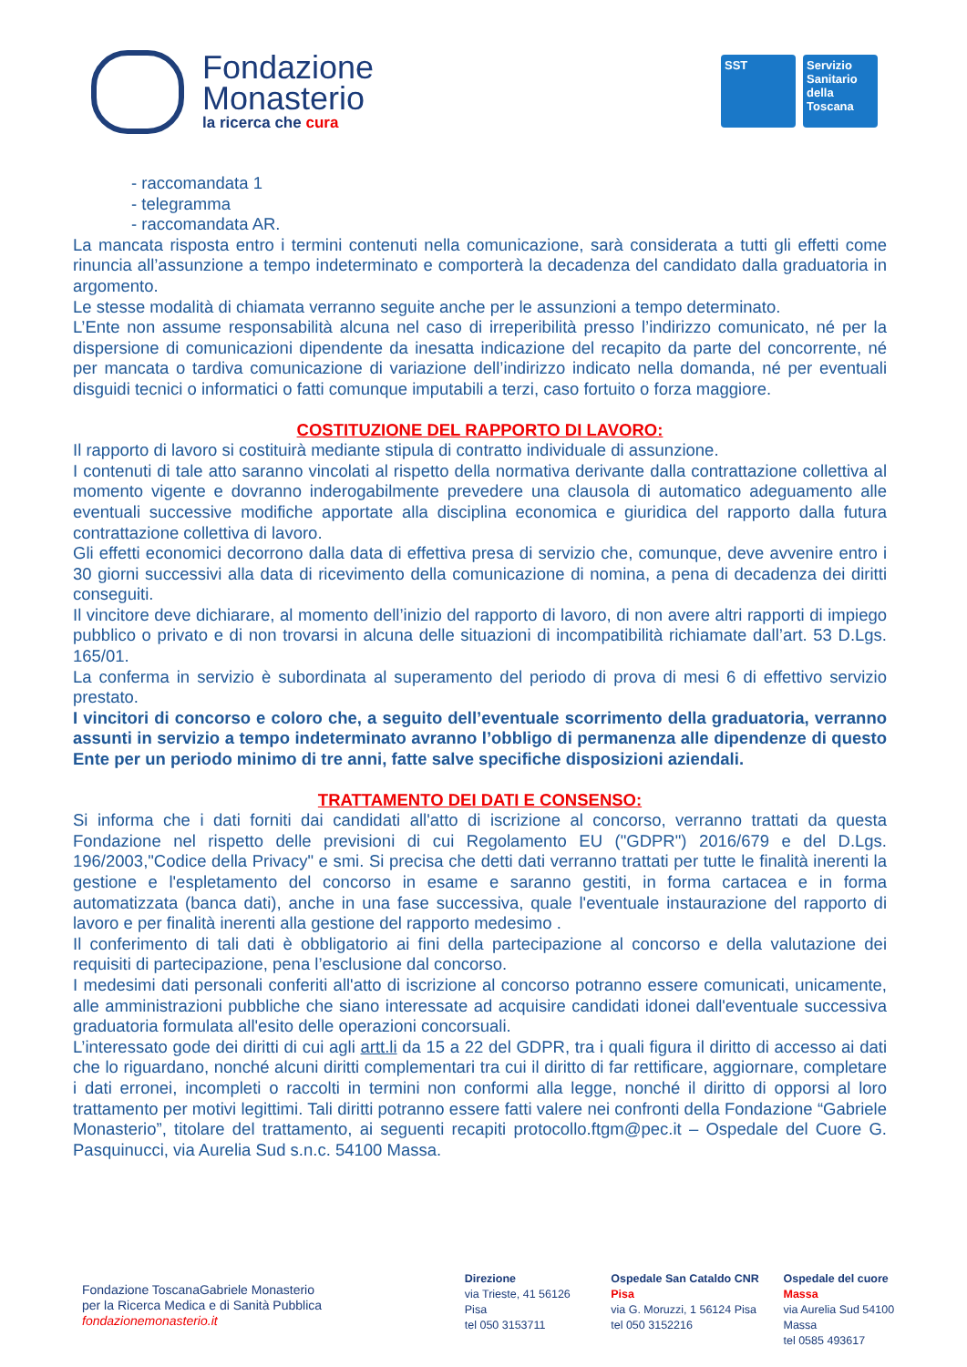Fondazione
Monasterio
la ricerca che cura
SST Servizio Sanitario della Toscana
- raccomandata 1
- telegramma
- raccomandata AR.
La mancata risposta entro i termini contenuti nella comunicazione, sarà considerata a tutti gli effetti come rinuncia all’assunzione a tempo indeterminato e comporterà la decadenza del candidato dalla graduatoria in argomento.
Le stesse modalità di chiamata verranno seguite anche per le assunzioni a tempo determinato.
L’Ente non assume responsabilità alcuna nel caso di irreperibilità presso l’indirizzo comunicato, né per la dispersione di comunicazioni dipendente da inesatta indicazione del recapito da parte del concorrente, né per mancata o tardiva comunicazione di variazione dell’indirizzo indicato nella domanda, né per eventuali disguidi tecnici o informatici o fatti comunque imputabili a terzi, caso fortuito o forza maggiore.
COSTITUZIONE DEL RAPPORTO DI LAVORO:
Il rapporto di lavoro si costituirà mediante stipula di contratto individuale di assunzione.
I contenuti di tale atto saranno vincolati al rispetto della normativa derivante dalla contrattazione collettiva al momento vigente e dovranno inderogabilmente prevedere una clausola di automatico adeguamento alle eventuali successive modifiche apportate alla disciplina economica e giuridica del rapporto dalla futura contrattazione collettiva di lavoro.
Gli effetti economici decorrono dalla data di effettiva presa di servizio che, comunque, deve avvenire entro i 30 giorni successivi alla data di ricevimento della comunicazione di nomina, a pena di decadenza dei diritti conseguiti.
Il vincitore deve dichiarare, al momento dell’inizio del rapporto di lavoro, di non avere altri rapporti di impiego pubblico o privato e di non trovarsi in alcuna delle situazioni di incompatibilità richiamate dall’art. 53 D.Lgs. 165/01.
La conferma in servizio è subordinata al superamento del periodo di prova di mesi 6 di effettivo servizio prestato.
I vincitori di concorso e coloro che, a seguito dell’eventuale scorrimento della graduatoria, verranno assunti in servizio a tempo indeterminato avranno l’obbligo di permanenza alle dipendenze di questo Ente per un periodo minimo di tre anni, fatte salve specifiche disposizioni aziendali.
TRATTAMENTO DEI DATI E CONSENSO:
Si informa che i dati forniti dai candidati all'atto di iscrizione al concorso, verranno trattati da questa Fondazione nel rispetto delle previsioni di cui Regolamento EU ("GDPR") 2016/679 e del D.Lgs. 196/2003,"Codice della Privacy" e smi. Si precisa che detti dati verranno trattati per tutte le finalità inerenti la gestione e l'espletamento del concorso in esame e saranno gestiti, in forma cartacea e in forma automatizzata (banca dati), anche in una fase successiva, quale l'eventuale instaurazione del rapporto di lavoro e per finalità inerenti alla gestione del rapporto medesimo .
Il conferimento di tali dati è obbligatorio ai fini della partecipazione al concorso e della valutazione dei requisiti di partecipazione, pena l’esclusione dal concorso.
I medesimi dati personali conferiti all'atto di iscrizione al concorso potranno essere comunicati, unicamente, alle amministrazioni pubbliche che siano interessate ad acquisire candidati idonei dall'eventuale successiva graduatoria formulata all'esito delle operazioni concorsuali.
L’interessato gode dei diritti di cui agli artt.li da 15 a 22 del GDPR, tra i quali figura il diritto di accesso ai dati che lo riguardano, nonché alcuni diritti complementari tra cui il diritto di far rettificare, aggiornare, completare i dati erronei, incompleti o raccolti in termini non conformi alla legge, nonché il diritto di opporsi al loro trattamento per motivi legittimi. Tali diritti potranno essere fatti valere nei confronti della Fondazione “Gabriele Monasterio”, titolare del trattamento, ai seguenti recapiti protocollo.ftgm@pec.it – Ospedale del Cuore G. Pasquinucci, via Aurelia Sud s.n.c. 54100 Massa.
Fondazione ToscanaGabriele Monasterio
per la Ricerca Medica e di Sanità Pubblica
fondazionemonasterio.it
Direzione
via Trieste, 41 56126 Pisa
tel 050 3153711
Ospedale San Cataldo CNR Pisa
via G. Moruzzi, 1 56124 Pisa
tel 050 3152216
Ospedale del cuore Massa
via Aurelia Sud 54100 Massa
tel 0585 493617